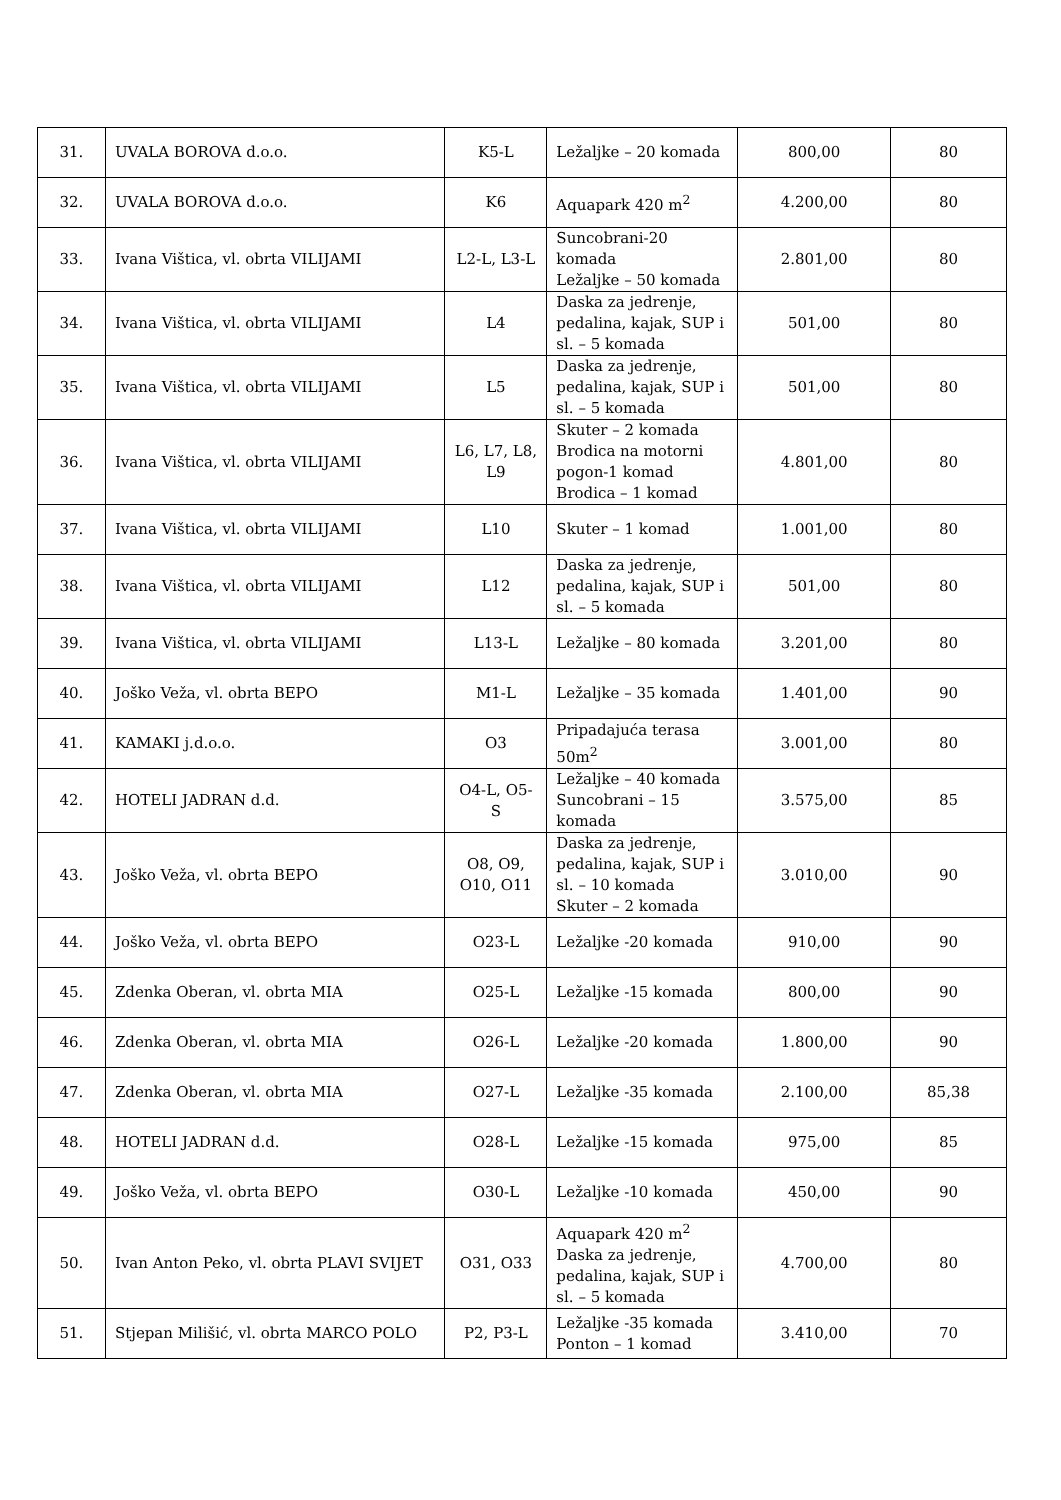| 31. | UVALA BOROVA d.o.o. | K5-L | Ležaljke – 20 komada | 800,00 | 80 |
| 32. | UVALA BOROVA d.o.o. | K6 | Aquapark 420 m<sup>2</sup> | 4.200,00 | 80 |
| 33. | Ivana Vištica, vl. obrta VILIJAMI | L2-L, L3-L | Suncobrani-20 komada Ležaljke – 50 komada | 2.801,00 | 80 |
| 34. | Ivana Vištica, vl. obrta VILIJAMI | L4 | Daska za jedrenje, pedalina, kajak, SUP i sl. – 5 komada | 501,00 | 80 |
| 35. | Ivana Vištica, vl. obrta VILIJAMI | L5 | Daska za jedrenje, pedalina, kajak, SUP i sl. – 5 komada | 501,00 | 80 |
| 36. | Ivana Vištica, vl. obrta VILIJAMI | L6, L7, L8, L9 | Skuter – 2 komada Brodica na motorni pogon-1 komad Brodica – 1 komad | 4.801,00 | 80 |
| 37. | Ivana Vištica, vl. obrta VILIJAMI | L10 | Skuter – 1 komad | 1.001,00 | 80 |
| 38. | Ivana Vištica, vl. obrta VILIJAMI | L12 | Daska za jedrenje, pedalina, kajak, SUP i sl. – 5 komada | 501,00 | 80 |
| 39. | Ivana Vištica, vl. obrta VILIJAMI | L13-L | Ležaljke – 80 komada | 3.201,00 | 80 |
| 40. | Joško Veža, vl. obrta BEPO | M1-L | Ležaljke – 35 komada | 1.401,00 | 90 |
| 41. | KAMAKI j.d.o.o. | O3 | Pripadajuća terasa 50m<sup>2</sup> | 3.001,00 | 80 |
| 42. | HOTELI JADRAN d.d. | O4-L, O5-S | Ležaljke – 40 komada Suncobrani – 15 komada | 3.575,00 | 85 |
| 43. | Joško Veža, vl. obrta BEPO | O8, O9, O10, O11 | Daska za jedrenje, pedalina, kajak, SUP i sl. – 10 komada Skuter – 2 komada | 3.010,00 | 90 |
| 44. | Joško Veža, vl. obrta BEPO | O23-L | Ležaljke -20 komada | 910,00 | 90 |
| 45. | Zdenka Oberan, vl. obrta MIA | O25-L | Ležaljke -15 komada | 800,00 | 90 |
| 46. | Zdenka Oberan, vl. obrta MIA | O26-L | Ležaljke -20 komada | 1.800,00 | 90 |
| 47. | Zdenka Oberan, vl. obrta MIA | O27-L | Ležaljke -35 komada | 2.100,00 | 85,38 |
| 48. | HOTELI JADRAN d.d. | O28-L | Ležaljke -15 komada | 975,00 | 85 |
| 49. | Joško Veža, vl. obrta BEPO | O30-L | Ležaljke -10 komada | 450,00 | 90 |
| 50. | Ivan Anton Peko, vl. obrta PLAVI SVIJET | O31, O33 | Aquapark 420 m<sup>2</sup> Daska za jedrenje, pedalina, kajak, SUP i sl. – 5 komada | 4.700,00 | 80 |
| 51. | Stjepan Milišić, vl. obrta MARCO POLO | P2, P3-L | Ležaljke -35 komada Ponton – 1 komad | 3.410,00 | 70 |